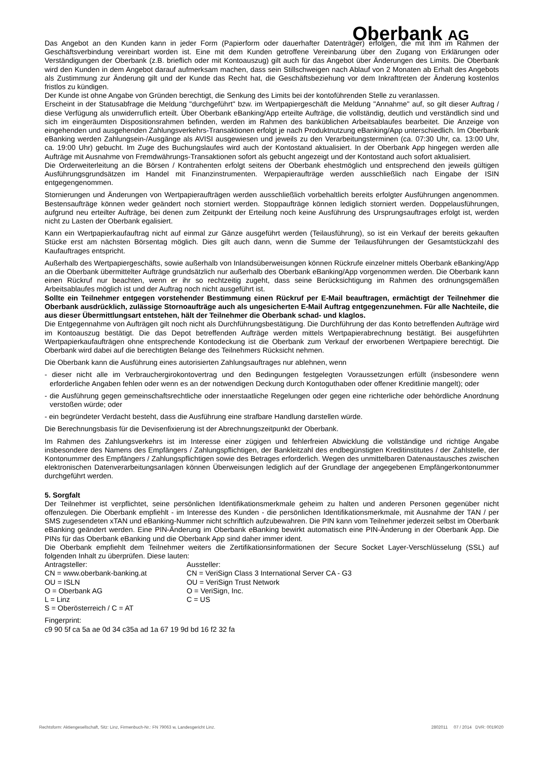Oberbank AG
Das Angebot an den Kunden kann in jeder Form (Papierform oder dauerhafter Datenträger) erfolgen, die mit ihm im Rahmen der Geschäftsverbindung vereinbart worden ist. Eine mit dem Kunden getroffene Vereinbarung über den Zugang von Erklärungen oder Verständigungen der Oberbank (z.B. brieflich oder mit Kontoauszug) gilt auch für das Angebot über Änderungen des Limits. Die Oberbank wird den Kunden in dem Angebot darauf aufmerksam machen, dass sein Stillschweigen nach Ablauf von 2 Monaten ab Erhalt des Angebots als Zustimmung zur Änderung gilt und der Kunde das Recht hat, die Geschäftsbeziehung vor dem Inkrafttreten der Änderung kostenlos fristlos zu kündigen.
Der Kunde ist ohne Angabe von Gründen berechtigt, die Senkung des Limits bei der kontoführenden Stelle zu veranlassen.
Erscheint in der Statusabfrage die Meldung "durchgeführt" bzw. im Wertpapiergeschäft die Meldung "Annahme" auf, so gilt dieser Auftrag / diese Verfügung als unwiderruflich erteilt. Über Oberbank eBanking/App erteilte Aufträge, die vollständig, deutlich und verständlich sind und sich im eingeräumten Dispositionsrahmen befinden, werden im Rahmen des banküblichen Arbeitsablaufes bearbeitet. Die Anzeige von eingehenden und ausgehenden Zahlungsverkehrs-Transaktionen erfolgt je nach Produktnutzung eBanking/App unterschiedlich. Im Oberbank eBanking werden Zahlungsein-/Ausgänge als AVISI ausgewiesen und jeweils zu den Verarbeitungsterminen (ca. 07:30 Uhr, ca. 13:00 Uhr, ca. 19:00 Uhr) gebucht. Im Zuge des Buchungslaufes wird auch der Kontostand aktualisiert. In der Oberbank App hingegen werden alle Aufträge mit Ausnahme von Fremdwährungs-Transaktionen sofort als gebucht angezeigt und der Kontostand auch sofort aktualisiert.
Die Orderweiterleitung an die Börsen / Kontrahenten erfolgt seitens der Oberbank ehestmöglich und entsprechend den jeweils gültigen Ausführungsgrundsätzen im Handel mit Finanzinstrumenten. Werpapieraufträge werden ausschließlich nach Eingabe der ISIN entgegengenommen.
Stornierungen und Änderungen von Wertpapieraufträgen werden ausschließlich vorbehaltlich bereits erfolgter Ausführungen angenommen. Bestensaufträge können weder geändert noch storniert werden. Stoppaufträge können lediglich storniert werden. Doppelausführungen, aufgrund neu erteilter Aufträge, bei denen zum Zeitpunkt der Erteilung noch keine Ausführung des Ursprungsauftrages erfolgt ist, werden nicht zu Lasten der Oberbank egalisiert.
Kann ein Wertpapierkaufauftrag nicht auf einmal zur Gänze ausgeführt werden (Teilausführung), so ist ein Verkauf der bereits gekauften Stücke erst am nächsten Börsentag möglich. Dies gilt auch dann, wenn die Summe der Teilausführungen der Gesamtstückzahl des Kaufauftrages entspricht.
Außerhalb des Wertpapiergeschäfts, sowie außerhalb von Inlandsüberweisungen können Rückrufe einzelner mittels Oberbank eBanking/App an die Oberbank übermittelter Aufträge grundsätzlich nur außerhalb des Oberbank eBanking/App vorgenommen werden. Die Oberbank kann einen Rückruf nur beachten, wenn er ihr so rechtzeitig zugeht, dass seine Berücksichtigung im Rahmen des ordnungsgemäßen Arbeitsablaufes möglich ist und der Auftrag noch nicht ausgeführt ist.
Sollte ein Teilnehmer entgegen vorstehender Bestimmung einen Rückruf per E-Mail beauftragen, ermächtigt der Teilnehmer die Oberbank ausdrücklich, zulässige Stornoaufträge auch als ungesicherten E-Mail Auftrag entgegenzunehmen. Für alle Nachteile, die aus dieser Übermittlungsart entstehen, hält der Teilnehmer die Oberbank schad- und klaglos.
Die Entgegennahme von Aufträgen gilt noch nicht als Durchführungsbestätigung. Die Durchführung der das Konto betreffenden Aufträge wird im Kontoauszug bestätigt. Die das Depot betreffenden Aufträge werden mittels Wertpapierabrechnung bestätigt. Bei ausgeführten Wertpapierkaufaufträgen ohne entsprechende Kontodeckung ist die Oberbank zum Verkauf der erworbenen Wertpapiere berechtigt. Die Oberbank wird dabei auf die berechtigten Belange des Teilnehmers Rücksicht nehmen.
Die Oberbank kann die Ausführung eines autorisierten Zahlungsauftrages nur ablehnen, wenn
- dieser nicht alle im Verbrauchergirokontovertrag und den Bedingungen festgelegten Voraussetzungen erfüllt (insbesondere wenn erforderliche Angaben fehlen oder wenn es an der notwendigen Deckung durch Kontoguthaben oder offener Kreditlinie mangelt); oder
- die Ausführung gegen gemeinschaftsrechtliche oder innerstaatliche Regelungen oder gegen eine richterliche oder behördliche Anordnung verstoßen würde; oder
- ein begründeter Verdacht besteht, dass die Ausführung eine strafbare Handlung darstellen würde.
Die Berechnungsbasis für die Devisenfixierung ist der Abrechnungszeitpunkt der Oberbank.
Im Rahmen des Zahlungsverkehrs ist im Interesse einer zügigen und fehlerfreien Abwicklung die vollständige und richtige Angabe insbesondere des Namens des Empfängers / Zahlungspflichtigen, der Bankleitzahl des endbegünstigten Kreditinstitutes / der Zahlstelle, der Kontonummer des Empfängers / Zahlungspflichtigen sowie des Betrages erforderlich. Wegen des unmittelbaren Datenaustausches zwischen elektronischen Datenverarbeitungsanlagen können Überweisungen lediglich auf der Grundlage der angegebenen Empfängerkontonummer durchgeführt werden.
5. Sorgfalt
Der Teilnehmer ist verpflichtet, seine persönlichen Identifikationsmerkmale geheim zu halten und anderen Personen gegenüber nicht offenzulegen. Die Oberbank empfiehlt - im Interesse des Kunden - die persönlichen Identifikationsmerkmale, mit Ausnahme der TAN / per SMS zugesendeten xTAN und eBanking-Nummer nicht schriftlich aufzubewahren. Die PIN kann vom Teilnehmer jederzeit selbst im Oberbank eBanking geändert werden. Eine PIN-Änderung im Oberbank eBanking bewirkt automatisch eine PIN-Änderung in der Oberbank App. Die PINs für das Oberbank eBanking und die Oberbank App sind daher immer ident.
Die Oberbank empfiehlt dem Teilnehmer weiters die Zertifikationsinformationen der Secure Socket Layer-Verschlüsselung (SSL) auf folgenden Inhalt zu überprüfen. Diese lauten:
Antragsteller:
CN = www.oberbank-banking.at
OU = ISLN
O = Oberbank AG
L = Linz
S = Oberösterreich / C = AT
Aussteller:
CN = VeriSign Class 3 International Server CA - G3
OU = VeriSign Trust Network
O = VeriSign, Inc.
C = US
Fingerprint:
c9 90 5f ca 5a ae 0d 34 c35a ad 1a 67 19 9d bd 16 f2 32 fa
Rechtsform: Aktiengesellschaft, Sitz: Linz, Firmenbuch-Nr.: FN 79063 w, Landesgericht Linz. 2802011 07 / 2014 DVR: 0019020